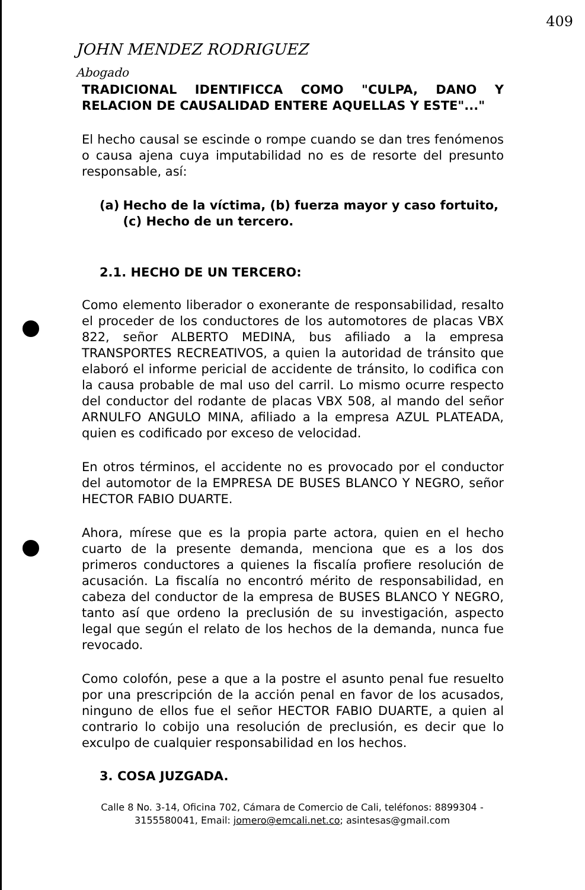409
JOHN MENDEZ RODRIGUEZ
Abogado
TRADICIONAL IDENTIFICCA COMO "CULPA, DANO Y RELACION DE CAUSALIDAD ENTERE AQUELLAS Y ESTE"..."
El hecho causal se escinde o rompe cuando se dan tres fenómenos o causa ajena cuya imputabilidad no es de resorte del presunto responsable, así:
(a) Hecho de la víctima, (b) fuerza mayor y caso fortuito, (c) Hecho de un tercero.
2.1. HECHO DE UN TERCERO:
Como elemento liberador o exonerante de responsabilidad, resalto el proceder de los conductores de los automotores de placas VBX 822, señor ALBERTO MEDINA, bus afiliado a la empresa TRANSPORTES RECREATIVOS, a quien la autoridad de tránsito que elaboró el informe pericial de accidente de tránsito, lo codifica con la causa probable de mal uso del carril. Lo mismo ocurre respecto del conductor del rodante de placas VBX 508, al mando del señor ARNULFO ANGULO MINA, afiliado a la empresa AZUL PLATEADA, quien es codificado por exceso de velocidad.
En otros términos, el accidente no es provocado por el conductor del automotor de la EMPRESA DE BUSES BLANCO Y NEGRO, señor HECTOR FABIO DUARTE.
Ahora, mírese que es la propia parte actora, quien en el hecho cuarto de la presente demanda, menciona que es a los dos primeros conductores a quienes la fiscalía profiere resolución de acusación. La fiscalía no encontró mérito de responsabilidad, en cabeza del conductor de la empresa de BUSES BLANCO Y NEGRO, tanto así que ordeno la preclusión de su investigación, aspecto legal que según el relato de los hechos de la demanda, nunca fue revocado.
Como colofón, pese a que a la postre el asunto penal fue resuelto por una prescripción de la acción penal en favor de los acusados, ninguno de ellos fue el señor HECTOR FABIO DUARTE, a quien al contrario lo cobijo una resolución de preclusión, es decir que lo exculpo de cualquier responsabilidad en los hechos.
3. COSA JUZGADA.
Calle 8 No. 3-14, Oficina 702, Cámara de Comercio de Cali, teléfonos: 8899304 - 3155580041, Email: jomero@emcali.net.co; asintesas@gmail.com